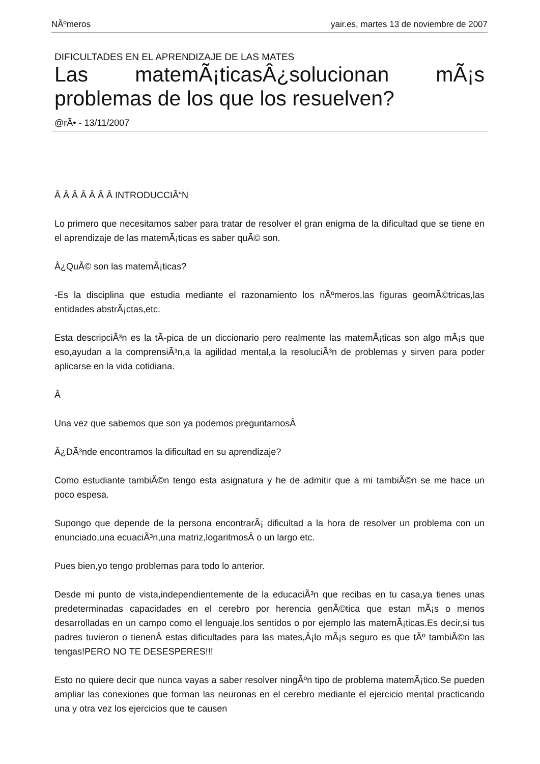NÃºmeros yair.es, martes 13 de noviembre de 2007
DIFICULTADES EN EL APRENDIZAJE DE LAS MATES
Las matemÃ¡ticasÂ¿solucionan mÃ¡s problemas de los que los resuelven?
@rÃ• - 13/11/2007
Â Â Â Â Â Â Â INTRODUCCIÃ“N
Lo primero que necesitamos saber para tratar de resolver el gran enigma de la dificultad que se tiene en el aprendizaje de las matemÃ¡ticas es saber quÃ© son.
Â¿QuÃ© son las matemÃ¡ticas?
-Es la disciplina que estudia mediante el razonamiento los nÃºmeros,las figuras geomÃ©tricas,las entidades abstrÃ¡ctas,etc.
Esta descripciÃ³n es la tÃ-pica de un diccionario pero realmente las matemÃ¡ticas son algo mÃ¡s que eso,ayudan a la comprensiÃ³n,a la agilidad mental,a la resoluciÃ³n de problemas y sirven para poder aplicarse en la vida cotidiana.
Â
Una vez que sabemos que son ya podemos preguntarnosÂ
Â¿DÃ³nde encontramos la dificultad en su aprendizaje?
Como estudiante tambiÃ©n tengo esta asignatura y he de admitir que a mi tambiÃ©n se me hace un poco espesa.
Supongo que depende de la persona encontrarÃ¡ dificultad a la hora de resolver un problema con un enunciado,una ecuaciÃ³n,una matriz,logaritmosÂ o un largo etc.
Pues bien,yo tengo problemas para todo lo anterior.
Desde mi punto de vista,independientemente de la educaciÃ³n que recibas en tu casa,ya tienes unas predeterminadas capacidades en el cerebro por herencia genÃ©tica que estan mÃ¡s o menos desarrolladas en un campo como el lenguaje,los sentidos o por ejemplo las matemÃ¡ticas.Es decir,si tus padres tuvieron o tienenÂ estas dificultades para las mates,Â¡lo mÃ¡s seguro es que tÃº tambiÃ©n las tengas!PERO NO TE DESESPERES!!!
Esto no quiere decir que nunca vayas a saber resolver ningÃºn tipo de problema matemÃ¡tico.Se pueden ampliar las conexiones que forman las neuronas en el cerebro mediante el ejercicio mental practicando una y otra vez los ejercicios que te causen